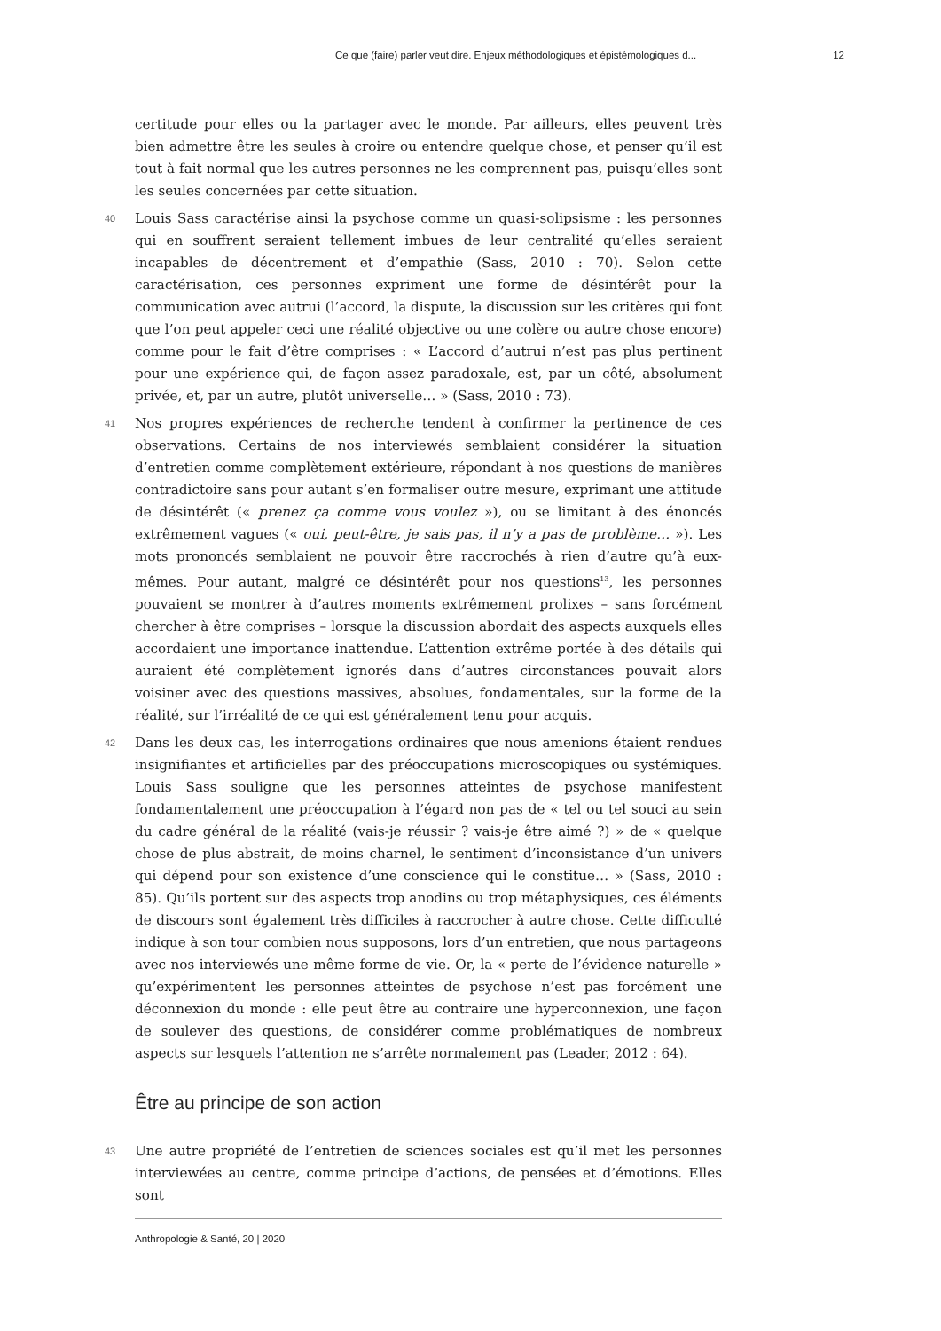Ce que (faire) parler veut dire. Enjeux méthodologiques et épistémologiques d... 12
certitude pour elles ou la partager avec le monde. Par ailleurs, elles peuvent très bien admettre être les seules à croire ou entendre quelque chose, et penser qu’il est tout à fait normal que les autres personnes ne les comprennent pas, puisqu’elles sont les seules concernées par cette situation.
40 Louis Sass caractérise ainsi la psychose comme un quasi-solipsisme : les personnes qui en souffrent seraient tellement imbues de leur centralité qu’elles seraient incapables de décentrement et d’empathie (Sass, 2010 : 70). Selon cette caractérisation, ces personnes expriment une forme de désintérêt pour la communication avec autrui (l’accord, la dispute, la discussion sur les critères qui font que l’on peut appeler ceci une réalité objective ou une colère ou autre chose encore) comme pour le fait d’être comprises : « L’accord d’autrui n’est pas plus pertinent pour une expérience qui, de façon assez paradoxale, est, par un côté, absolument privée, et, par un autre, plutôt universelle… » (Sass, 2010 : 73).
41 Nos propres expériences de recherche tendent à confirmer la pertinence de ces observations. Certains de nos interviewés semblaient considérer la situation d’entretien comme complètement extérieure, répondant à nos questions de manières contradictoire sans pour autant s’en formaliser outre mesure, exprimant une attitude de désintérêt (« prenez ça comme vous voulez »), ou se limitant à des énoncés extrêmement vagues (« oui, peut-être, je sais pas, il n’y a pas de problème… »). Les mots prononcés semblaient ne pouvoir être raccrochés à rien d’autre qu’à eux-mêmes. Pour autant, malgré ce désintérêt pour nos questions<sup>13</sup>, les personnes pouvaient se montrer à d’autres moments extrêmement prolixes – sans forcément chercher à être comprises – lorsque la discussion abordait des aspects auxquels elles accordaient une importance inattendue. L’attention extrême portée à des détails qui auraient été complètement ignorés dans d’autres circonstances pouvait alors voisiner avec des questions massives, absolues, fondamentales, sur la forme de la réalité, sur l’irréalité de ce qui est généralement tenu pour acquis.
42 Dans les deux cas, les interrogations ordinaires que nous amenions étaient rendues insignifiantes et artificielles par des préoccupations microscopiques ou systémiques. Louis Sass souligne que les personnes atteintes de psychose manifestent fondamentalement une préoccupation à l’égard non pas de « tel ou tel souci au sein du cadre général de la réalité (vais-je réussir ? vais-je être aimé ?) » de « quelque chose de plus abstrait, de moins charnel, le sentiment d’inconsistance d’un univers qui dépend pour son existence d’une conscience qui le constitue… » (Sass, 2010 : 85). Qu’ils portent sur des aspects trop anodins ou trop métaphysiques, ces éléments de discours sont également très difficiles à raccrocher à autre chose. Cette difficulté indique à son tour combien nous supposons, lors d’un entretien, que nous partageons avec nos interviewés une même forme de vie. Or, la « perte de l’évidence naturelle » qu’expérimentent les personnes atteintes de psychose n’est pas forcément une déconnexion du monde : elle peut être au contraire une hyperconnexion, une façon de soulever des questions, de considérer comme problématiques de nombreux aspects sur lesquels l’attention ne s’arrête normalement pas (Leader, 2012 : 64).
Être au principe de son action
43 Une autre propriété de l’entretien de sciences sociales est qu’il met les personnes interviewées au centre, comme principe d’actions, de pensées et d’émotions. Elles sont
Anthropologie & Santé, 20 | 2020